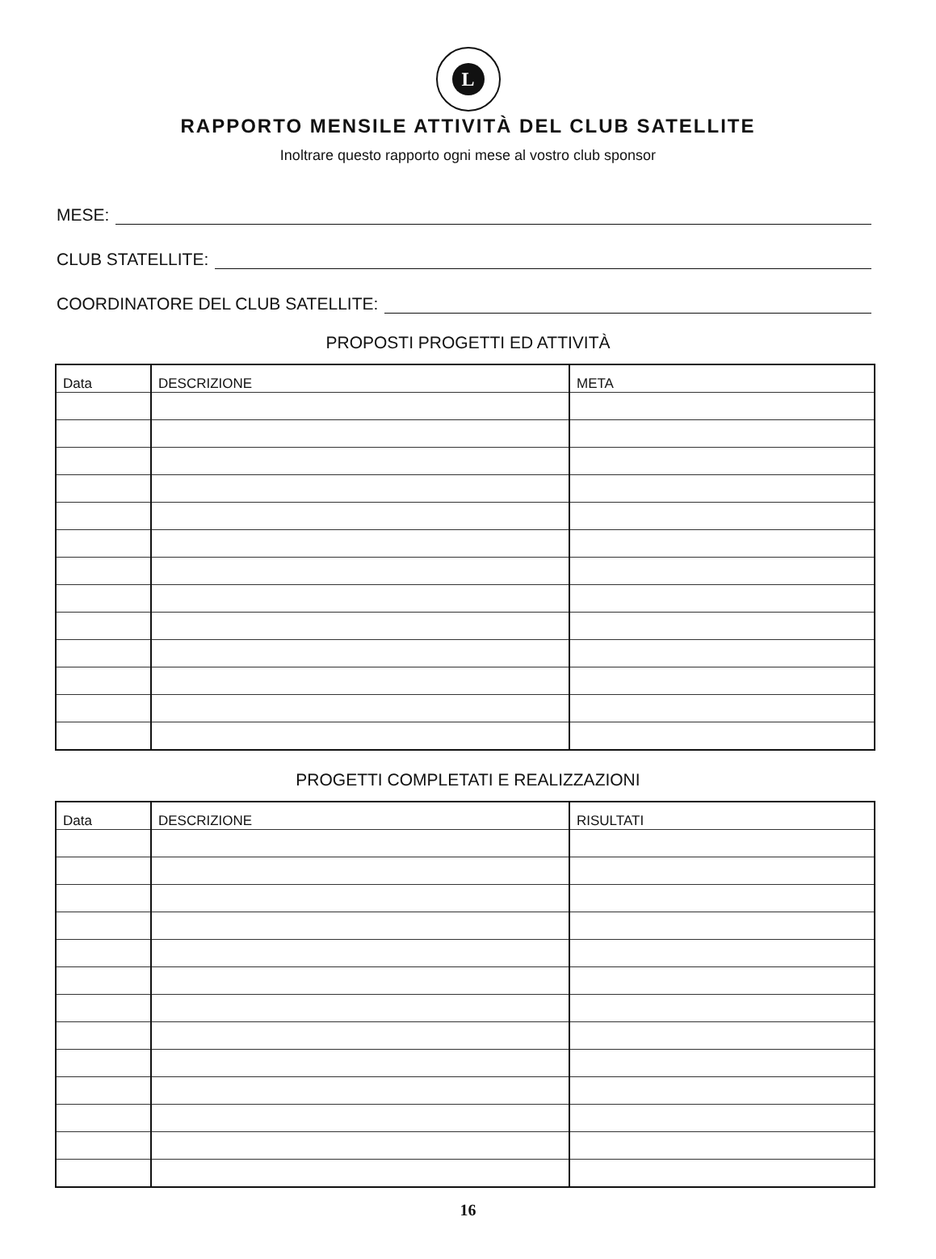L
RAPPORTO MENSILE ATTIVITÀ DEL CLUB SATELLITE
Inoltrare questo rapporto ogni mese al vostro club sponsor
MESE:
CLUB STATELLITE:
COORDINATORE DEL CLUB SATELLITE:
PROPOSTI PROGETTI ED ATTIVITÀ
| Data | DESCRIZIONE | META |
PROGETTI COMPLETATI E REALIZZAZIONI
| Data | DESCRIZIONE | RISULTATI |
16